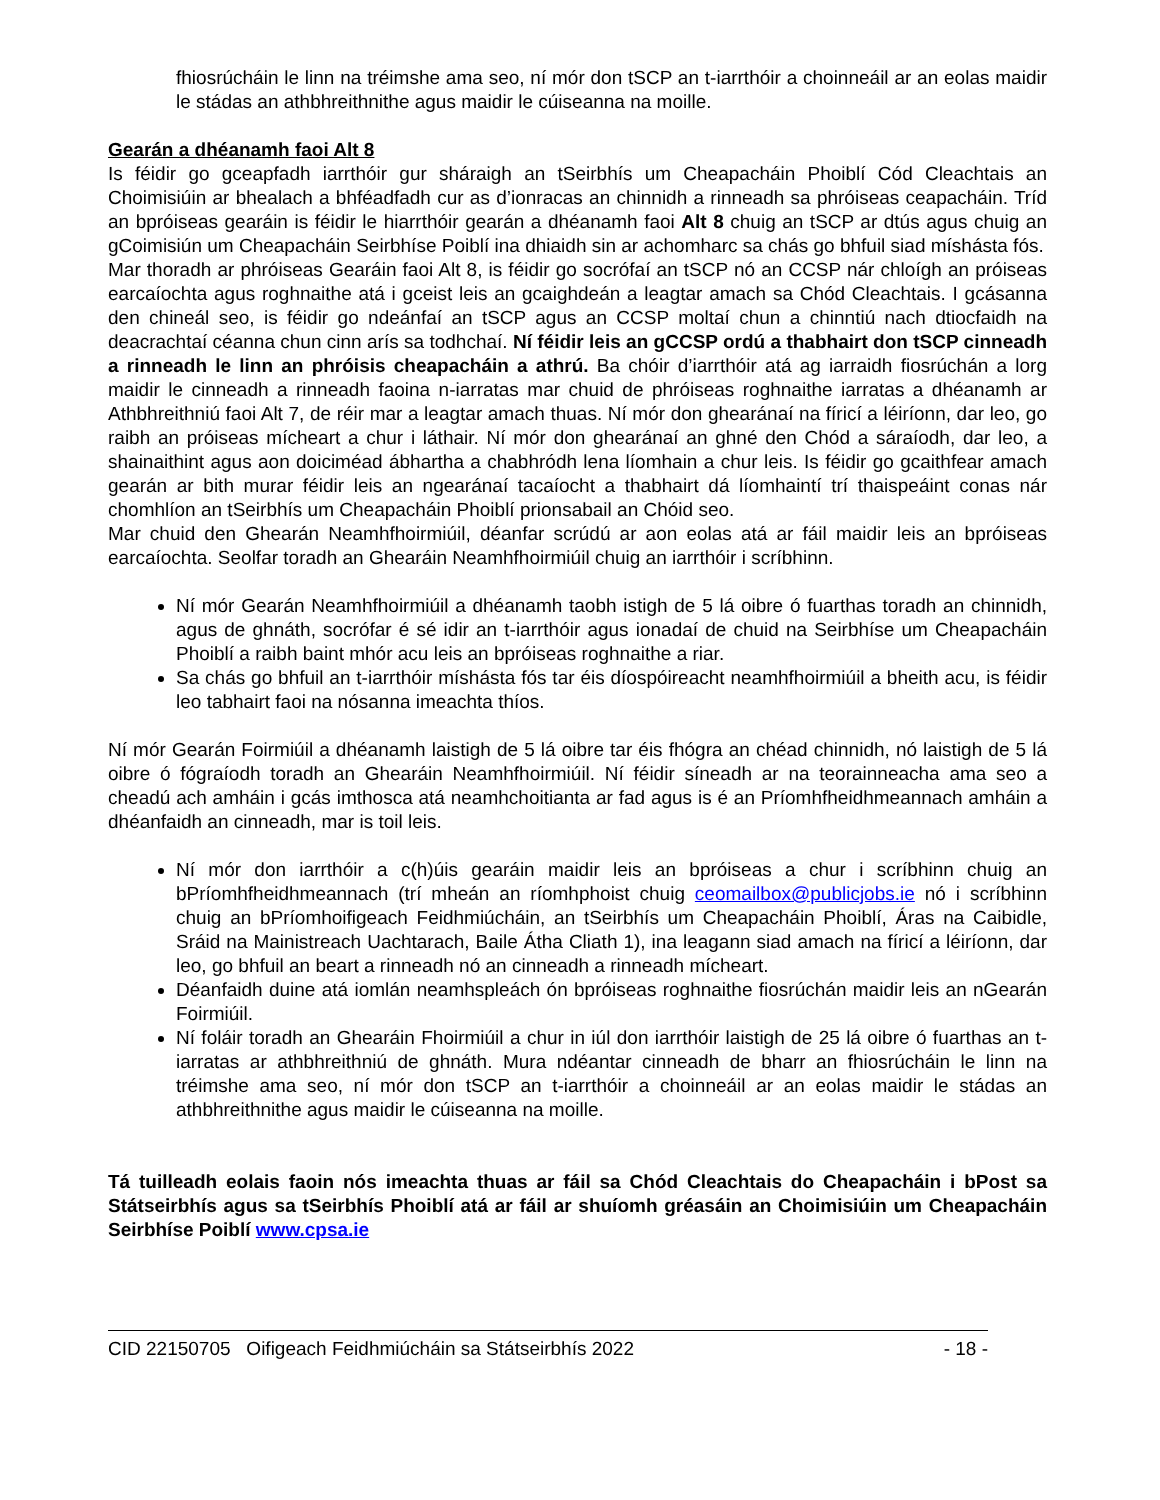fhiosrúcháin le linn na tréimshe ama seo, ní mór don tSCP an t-iarrthóir a choinneáil ar an eolas maidir le stádas an athbhreithnithe agus maidir le cúiseanna na moille.
Gearán a dhéanamh faoi Alt 8
Is féidir go gceapfadh iarrthóir gur sháraigh an tSeirbhís um Cheapacháin Phoiblí Cód Cleachtais an Choimisiúin ar bhealach a bhféadfadh cur as d’ionracas an chinnidh a rinneadh sa phróiseas ceapacháin. Tríd an bpróiseas gearáin is féidir le hiarrthóir gearán a dhéanamh faoi Alt 8 chuig an tSCP ar dtús agus chuig an gCoimisiún um Cheapacháin Seirbhíse Poiblí ina dhiaidh sin ar achomharc sa chás go bhfuil siad míshásta fós.
Mar thoradh ar phróiseas Gearáin faoi Alt 8, is féidir go socrófaí an tSCP nó an CCSP nár chloígh an próiseas earcaíochta agus roghnaithe atá i gceist leis an gcaighdeán a leagtar amach sa Chód Cleachtais. I gcásanna den chineál seo, is féidir go ndeánfaí an tSCP agus an CCSP moltaí chun a chinntiú nach dtiocfaidh na deacrachtaí céanna chun cinn arís sa todhchaí. Ní féidir leis an gCCSP ordú a thabhairt don tSCP cinneadh a rinneadh le linn an phróisis cheapacháin a athrú. Ba chóir d’iarrthóir atá ag iarraidh fiosrúchán a lorg maidir le cinneadh a rinneadh faoina n-iarratas mar chuid de phróiseas roghnaithe iarratas a dhéanamh ar Athbhreithniú faoi Alt 7, de réir mar a leagtar amach thuas. Ní mór don ghearánaí na fíricí a léiríonn, dar leo, go raibh an próiseas mícheart a chur i láthair. Ní mór don ghearánaí an ghné den Chód a sáraíodh, dar leo, a shainaithint agus aon doiciméad ábhartha a chabhródh lena líomhain a chur leis. Is féidir go gcaithfear amach gearán ar bith murar féidir leis an ngearánaí tacaíocht a thabhairt dá líomhaintí trí thaispeáint conas nár chomhlíon an tSeirbhís um Cheapacháin Phoiblí prionsabail an Chóid seo.
Mar chuid den Ghearán Neamhfhoirmiúil, déanfar scrúdú ar aon eolas atá ar fáil maidir leis an bpróiseas earcaíochta. Seolfar toradh an Ghearáin Neamhfhoirmiúil chuig an iarrthóir i scríbhinn.
Ní mór Gearán Neamhfhoirmiúil a dhéanamh taobh istigh de 5 lá oibre ó fuarthas toradh an chinnidh, agus de ghnáth, socrófar é sé idir an t-iarrthóir agus ionadaí de chuid na Seirbhíse um Cheapacháin Phoiblí a raibh baint mhór acu leis an bpróiseas roghnaithe a riar.
Sa chás go bhfuil an t-iarrthóir míshásta fós tar éis díospóireacht neamhfhoirmiúil a bheith acu, is féidir leo tabhairt faoi na nósanna imeachta thíos.
Ní mór Gearán Foirmiúil a dhéanamh laistigh de 5 lá oibre tar éis fhógra an chéad chinnidh, nó laistigh de 5 lá oibre ó fógraíodh toradh an Ghearáin Neamhfhoirmiúil. Ní féidir síneadh ar na teorainneacha ama seo a cheadú ach amháin i gcás imthosca atá neamhchoitianta ar fad agus is é an Príomhfheidhmeannach amháin a dhéanfaidh an cinneadh, mar is toil leis.
Ní mór don iarrthóir a c(h)úis gearáin maidir leis an bpróiseas a chur i scríbhinn chuig an bPríomhfheidhmeannach (trí mheán an ríomhphoist chuig ceomailbox@publicjobs.ie nó i scríbhinn chuig an bPríomhoifigeach Feidhmiúcháin, an tSeirbhís um Cheapacháin Phoiblí, Áras na Caibidle, Sráid na Mainistreach Uachtarach, Baile Átha Cliath 1), ina leagann siad amach na fíricí a léiríonn, dar leo, go bhfuil an beart a rinneadh nó an cinneadh a rinneadh mícheart.
Déanfaidh duine atá iomlán neamhspleách ón bpróiseas roghnaithe fiosrúchán maidir leis an nGearán Foirmiúil.
Ní foláir toradh an Ghearáin Fhoirmiúil a chur in iúl don iarrthóir laistigh de 25 lá oibre ó fuarthas an t-iarratas ar athbhreithniú de ghnáth. Mura ndéantar cinneadh de bharr an fhiosrúcháin le linn na tréimshe ama seo, ní mór don tSCP an t-iarrthóir a choinneáil ar an eolas maidir le stádas an athbhreithnithe agus maidir le cúiseanna na moille.
Tá tuilleadh eolais faoin nós imeachta thuas ar fáil sa Chód Cleachtais do Cheapacháin i bPost sa Státseirbhís agus sa tSeirbhís Phoiblí atá ar fáil ar shuíomh gréasáin an Choimisiúin um Cheapacháin Seirbhíse Poiblí www.cpsa.ie
CID 22150705 Oifigeach Feidhmiúcháin sa Státseirbhís 2022 - 18 -